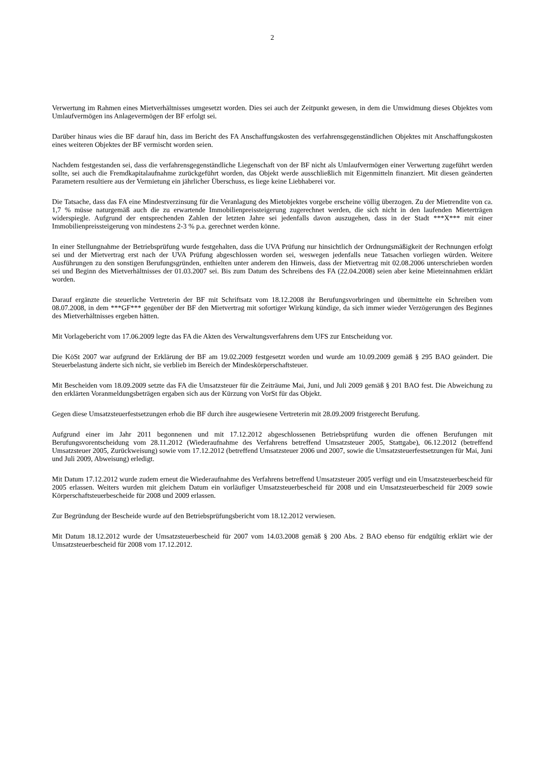2
Verwertung im Rahmen eines Mietverhältnisses umgesetzt worden. Dies sei auch der Zeitpunkt gewesen, in dem die Umwidmung dieses Objektes vom Umlaufvermögen ins Anlagevermögen der BF erfolgt sei.
Darüber hinaus wies die BF darauf hin, dass im Bericht des FA Anschaffungskosten des verfahrensgegenständlichen Objektes mit Anschaffungskosten eines weiteren Objektes der BF vermischt worden seien.
Nachdem festgestanden sei, dass die verfahrensgegenständliche Liegenschaft von der BF nicht als Umlaufvermögen einer Verwertung zugeführt werden sollte, sei auch die Fremdkapitalaufnahme zurückgeführt worden, das Objekt werde ausschließlich mit Eigenmitteln finanziert. Mit diesen geänderten Parametern resultiere aus der Vermietung ein jährlicher Überschuss, es liege keine Liebhaberei vor.
Die Tatsache, dass das FA eine Mindestverzinsung für die Veranlagung des Mietobjektes vorgebe erscheine völlig überzogen. Zu der Mietrendite von ca. 1,7 % müsse naturgemäß auch die zu erwartende Immobilienpreissteigerung zugerechnet werden, die sich nicht in den laufenden Mieterträgen widerspiegle. Aufgrund der entsprechenden Zahlen der letzten Jahre sei jedenfalls davon auszugehen, dass in der Stadt ***X*** mit einer Immobilienpreissteigerung von mindestens 2-3 % p.a. gerechnet werden könne.
In einer Stellungnahme der Betriebsprüfung wurde festgehalten, dass die UVA Prüfung nur hinsichtlich der Ordnungsmäßigkeit der Rechnungen erfolgt sei und der Mietvertrag erst nach der UVA Prüfung abgeschlossen worden sei, weswegen jedenfalls neue Tatsachen vorliegen würden. Weitere Ausführungen zu den sonstigen Berufungsgründen, enthielten unter anderem den Hinweis, dass der Mietvertrag mit 02.08.2006 unterschrieben worden sei und Beginn des Mietverhältnisses der 01.03.2007 sei. Bis zum Datum des Schreibens des FA (22.04.2008) seien aber keine Mieteinnahmen erklärt worden.
Darauf ergänzte die steuerliche Vertreterin der BF mit Schriftsatz vom 18.12.2008 ihr Berufungsvorbringen und übermittelte ein Schreiben vom 08.07.2008, in dem ***GF*** gegenüber der BF den Mietvertrag mit sofortiger Wirkung kündige, da sich immer wieder Verzögerungen des Beginnes des Mietverhältnisses ergeben hätten.
Mit Vorlagebericht vom 17.06.2009 legte das FA die Akten des Verwaltungsverfahrens dem UFS zur Entscheidung vor.
Die KöSt 2007 war aufgrund der Erklärung der BF am 19.02.2009 festgesetzt worden und wurde am 10.09.2009 gemäß § 295 BAO geändert. Die Steuerbelastung änderte sich nicht, sie verblieb im Bereich der Mindeskörperschaftsteuer.
Mit Bescheiden vom 18.09.2009 setzte das FA die Umsatzsteuer für die Zeiträume Mai, Juni, und Juli 2009 gemäß § 201 BAO fest. Die Abweichung zu den erklärten Voranmeldungsbeträgen ergaben sich aus der Kürzung von VorSt für das Objekt.
Gegen diese Umsatzsteuerfestsetzungen erhob die BF durch ihre ausgewiesene Vertreterin mit 28.09.2009 fristgerecht Berufung.
Aufgrund einer im Jahr 2011 begonnenen und mit 17.12.2012 abgeschlossenen Betriebsprüfung wurden die offenen Berufungen mit Berufungsvorentscheidung vom 28.11.2012 (Wiederaufnahme des Verfahrens betreffend Umsatzsteuer 2005, Stattgabe), 06.12.2012 (betreffend Umsatzsteuer 2005, Zurückweisung) sowie vom 17.12.2012 (betreffend Umsatzsteuer 2006 und 2007, sowie die Umsatzsteuerfestsetzungen für Mai, Juni und Juli 2009, Abweisung) erledigt.
Mit Datum 17.12.2012 wurde zudem erneut die Wiederaufnahme des Verfahrens betreffend Umsatzsteuer 2005 verfügt und ein Umsatzsteuerbescheid für 2005 erlassen. Weiters wurden mit gleichem Datum ein vorläufiger Umsatzsteuerbescheid für 2008 und ein Umsatzsteuerbescheid für 2009 sowie Körperschaftsteuerbescheide für 2008 und 2009 erlassen.
Zur Begründung der Bescheide wurde auf den Betriebsprüfungsbericht vom 18.12.2012 verwiesen.
Mit Datum 18.12.2012 wurde der Umsatzsteuerbescheid für 2007 vom 14.03.2008 gemäß § 200 Abs. 2 BAO ebenso für endgültig erklärt wie der Umsatzsteuerbescheid für 2008 vom 17.12.2012.